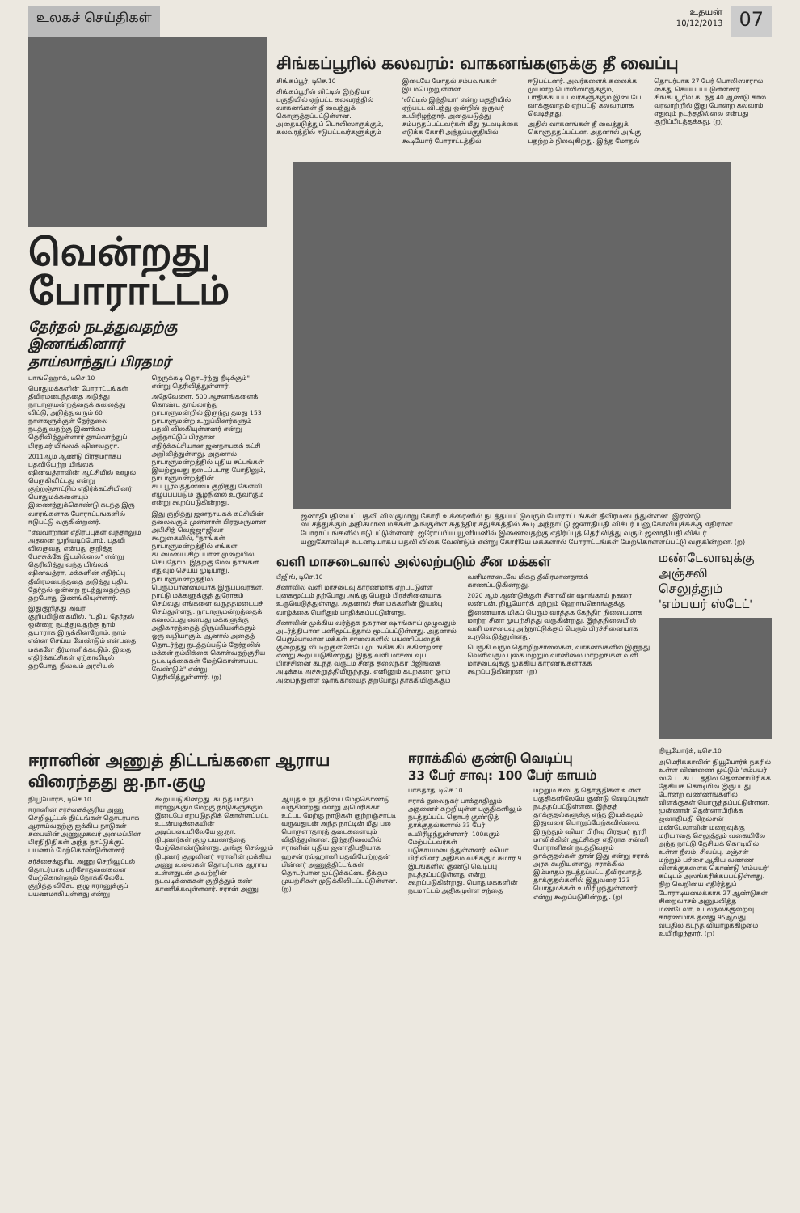உலகச் செய்திகள்
உதயன்
10/12/2013
07
வென்றது
போராட்டம்
தேர்தல் நடத்துவதற்கு
இணங்கினார்
தாய்லாந்துப் பிரதமர்
பாங்ஹொக், டிசெ.10
பொதுமக்களின் போராட்டங்கள் தீவிரமடைந்ததை அடுத்து நாடாளுமன்றத்தைக் கலைத்து விட்டு, அடுத்துவரும் 60 நாள்களுக்குள் தேர்தலை நடத்துவதற்கு இணக்கம் தெரிவித்துள்ளார் தாய்லாந்துப் பிரதமர் யிங்லக் ஷினவத்ரா.
2011ஆம் ஆண்டு பிரதமராகப் பதவியேற்ற யிங்லக் ஷினவத்ராவின் ஆட்சியில் ஊழல் பெருகிவிட்டது என்று குற்றஞ்சாட்டும் எதிர்க்கட்சியினர் பொதுமக்களையும் இணைத்துக்கொண்டு கடந்த இரு வாரங்களாக போராட்டங்களில் ஈடுபட்டு வருகின்றனர்.
"எவ்வாறான எதிர்ப்புகள் வந்தாலும் அதனை முறியடிப்போம். பதவி விலகுவது என்பது குறித்த பேச்சுக்கே இடமில்லை" என்று தெரிவித்து வந்த யிங்லக் ஷினவத்ரா, மக்களின் எதிர்ப்பு தீவிரமடைந்ததை அடுத்து புதிய தேர்தல் ஒன்றை நடத்துவதற்குத் தற்போது இணங்கியுள்ளார்.
இதுகுறித்து அவர் குறிப்பிடுகையில், "புதிய தேர்தல் ஒன்றை நடத்துவதற்கு நாம் தயாராக இருக்கின்றோம். நாம் என்ன செய்ய வேண்டும் என்பதை மக்களே தீர்மானிக்கட்டும். இதை எதிர்க்கட்சிகள் ஏற்காவிடில் தற்போது நிலவும் அரசியல் நெருக்கடி தொடர்ந்து நீடிக்கும்" என்று தெரிவித்துள்ளார்.
அதேவேளை, 500 ஆசனங்களைக் கொண்ட தாய்லாந்து நாடாளுமன்றில் இருந்து தமது 153 நாடாளுமன்ற உறுப்பினர்களும் பதவி விலகியுள்ளனர் என்று அந்நாட்டுப் பிரதான எதிர்க்கட்சியான ஜனநாயகக் கட்சி அறிவித்துள்ளது. அதனால் நாடாளுமன்றத்தில் புதிய சட்டங்கள் இயற்றுவது தடைப்படாத போதிலும், நாடாளுமன்றத்தின் சட்டபூர்வத்தன்மை குறித்து கேள்வி எழுப்பப்படும் சூழ்நிலை உருவாகும் என்று கூறப்படுகின்றது.
இது குறித்து ஜனநாயகக் கட்சியின் தலைவரும் முன்னாள் பிரதமருமான அபிசித் வெஜ்ஜாஜிவா கூறுகையில், "நாங்கள் நாடாளுமன்றத்தில் எங்கள் கடமையை சிறப்பான முறையில் செய்தோம். இதற்கு மேல் நாங்கள் எதுவும் செய்ய முடியாது. நாடாளுமன்றத்தில் பெரும்பான்மையாக இருப்பவர்கள், நாட்டு மக்களுக்குத் துரோகம் செய்வது எங்களை வருத்தமடையச் செய்துள்ளது. நாடாளுமன்றத்தைக் கலைப்பது என்பது மக்களுக்கு அதிகாரத்தைத் திருப்பியளிக்கும் ஒரு வழியாகும். ஆனால் அதைத் தொடர்ந்து நடத்தப்படும் தேர்தலில் மக்கள் நம்பிக்கை கொள்வதற்குரிய நடவடிக்கைகள் மேற்கொள்ளப்பட வேண்டும்" என்று தெரிவித்துள்ளார். (ற)
சிங்கப்பூரில் கலவரம்: வாகனங்களுக்கு தீ வைப்பு
சிங்கப்பூர், டிசெ.10
சிங்கப்பூரில் லிட்டில் இந்தியா பகுதியில் ஏற்பட்ட கலவரத்தில் வாகனங்கள் தீ வைத்துக் கொளுத்தப்பட்டுள்ளன. அதையடுத்துப் பொலிஸாருக்கும், கலவரத்தில் ஈடுபட்டவர்களுக்கும் இடையே மோதல் சம்பவங்கள் இடம்பெற்றுள்ளன.
'லிட்டில் இந்தியா' என்ற பகுதியில் ஏற்பட்ட விபத்து ஒன்றில் ஒருவர் உயிரிழந்தார். அதையடுத்து சம்பந்தப்பட்டவர்கள் மீது நடவடிக்கை எடுக்க கோரி அந்தப்பகுதியில் கூடியோர் போராட்டத்தில் ஈடுபட்டனர். அவர்களைக் கலைக்க முயன்ற பொலிஸாருக்கும், பாதிக்கப்பட்டவர்களுக்கும் இடையே வாக்குவாதம் ஏற்பட்டு கலவரமாக வெடித்தது.
அதில் வாகனங்கள் தீ வைத்துக் கொளுத்தப்பட்டன. அதனால் அங்கு பதற்றம் நிலவுகிறது. இந்த மோதல் தொடர்பாக 27 பேர் பொலிஸாரால் கைது செய்யப்பட்டுள்ளனர். சிங்கப்பூரில் கடந்த 40 ஆண்டு கால வரலாற்றில் இது போன்ற கலவரம் எதுவும் நடந்ததில்லை என்பது குறிப்பிடத்தக்கது. (ற)
ஜனாதிபதியைப் பதவி விலகுமாறு கோரி உக்ரைனில் நடத்தப்பட்டுவரும் போராட்டங்கள் தீவிரமடைந்துள்ளன. இரண்டு லட்சத்துக்கும் அதிகமான மக்கள் அங்குள்ள சுதந்திர சதுக்கத்தில் கூடி அந்நாட்டு ஜனாதிபதி விக்டர் யனுகோவியுச்சுக்கு எதிரான போராட்டங்களில் ஈடுபட்டுள்ளனர். ஐரோப்பிய யூனியனில் இணைவதற்கு எதிர்ப்புத் தெரிவித்து வரும் ஜனாதிபதி விக்டர் யனுகோவியுச் உடனடியாகப் பதவி விலக வேண்டும் என்று கோரியே மக்களால் போராட்டங்கள் மேற்கொள்ளப்பட்டு வருகின்றன. (ற)
வளி மாசடைவால் அல்லற்படும் சீன மக்கள்
பீஜிங், டிசெ.10
சீனாவில் வளி மாசடைவு காரணமாக ஏற்பட்டுள்ள புகைமூட்டம் தற்போது அங்கு பெரும் பிரச்சினையாக உருவெடுத்துள்ளது. அதனால் சீன மக்களின் இயல்பு வாழ்க்கை பெரிதும் பாதிக்கப்பட்டுள்ளது.
சீனாவின் முக்கிய வர்த்தக நகரான ஷாங்காய் முழுவதும் அடர்த்தியான பனிமூட்டத்தால் மூடப்பட்டுள்ளது. அதனால் பெரும்பாலான மக்கள் சாலைகளில் பயணிப்பதைக் குறைத்து வீட்டிற்குள்ளேயே முடங்கிக் கிடக்கின்றனர் என்று கூறப்படுகின்றது. இந்த வளி மாசடைவுப் பிரச்சினை கடந்த வருடம் சீனத் தலைநகர் பீஜிங்கை அடிக்கடி அச்சுறுத்தியிருந்தது. எனினும் கடற்கரை ஓரம் அமைந்துள்ள ஷாங்காயைத் தற்போது தாக்கியிருக்கும் வளிமாசடைவே மிகத் தீவிரமானதாகக் காணப்படுகின்றது.
2020 ஆம் ஆண்டுக்குள் சீனாவின் ஷாங்காய் நகரை லண்டன், நியூயோர்க் மற்றும் ஹொங்கொங்குக்கு இணையாக மிகப் பெரும் வர்த்தக கேந்திர நிலையமாக மாற்ற சீனா முயற்சித்து வருகின்றது. இந்தநிலையில் வளி மாசடைவு அந்நாட்டுக்குப் பெரும் பிரச்சினையாக உருவெடுத்துள்ளது.
பெருகி வரும் தொழிற்சாலைகள், வாகனங்களில் இருந்து வெளிவரும் புகை மற்றும் வானிலை மாற்றங்கள் வளி மாசடைவுக்கு முக்கிய காரணங்களாகக் கூறப்படுகின்றன. (ற)
மண்டேலாவுக்கு அஞ்சலி செலுத்தும் 'எம்பயர் ஸ்டேட்'
ஈரானின் அணுத் திட்டங்களை ஆராய விரைந்தது ஐ.நா.குழு
நியூயோர்க், டிசெ.10
ஈரானின் சர்ச்சைக்குரிய அணு செறிவூட்டல் திட்டங்கள் தொடர்பாக ஆராய்வதற்கு ஐக்கிய நாடுகள் சபையின் அணுமுகவர் அமைப்பின் பிரதிநிதிகள் அந்த நாட்டுக்குப் பயணம் மேற்கொண்டுள்ளனர்.
சர்ச்சைக்குரிய அணு செறிவூட்டல் தொடர்பாக பரிசோதனைகளை மேற்கொள்ளும் நோக்கிலேயே குறித்த விசேட குழு ஈரானுக்குப் பயணமாகியுள்ளது என்று கூறப்படுகின்றது. கடந்த மாதம் ஈரானுக்கும் மேற்கு நாடுகளுக்கும் இடையே ஏற்படுத்திக் கொள்ளப்பட்ட உடன்படிக்கையின் அடிப்படையிலேயே ஐ.நா. நிபுணர்கள் குழு பயணத்தை மேற்கொண்டுள்ளது. அங்கு செல்லும் நிபுணர் குழுவினர் ஈரானின் முக்கிய அணு உலைகள் தொடர்பாக ஆராய உள்ளதுடன் அவற்றின் நடவடிக்கைகள் குறித்தும் கண் காணிக்கவுள்ளனர். ஈரான் அணு ஆயுத உற்பத்தியை மேற்கொண்டு வருகின்றது என்று அமெரிக்கா உட்பட மேற்கு நாடுகள் குற்றஞ்சாட்டி வருவதுடன் அந்த நாட்டின் மீது பல பொருளாதாரத் தடைகளையும் விதித்துள்ளன. இந்தநிலையில் ஈரானின் புதிய ஜனாதிபதியாக ஹசன் ரவ்ஹானி பதவியேற்றதன் பின்னர் அணுத்திட்டங்கள் தொடர்பான முட்டுக்கட்டை நீக்கும் முயற்சிகள் முடுக்கிவிடப்பட்டுள்ளன. (ற)
ஈராக்கில் குண்டு வெடிப்பு
33 பேர் சாவு: 100 பேர் காயம்
பாக்தாத், டிசெ.10
ஈராக் தலைநகர் பாக்தாதிலும் அதனைச் சுற்றியுள்ள பகுதிகளிலும் நடத்தப்பட்ட தொடர் குண்டுத் தாக்குதல்களால் 33 பேர் உயிரிழந்துள்ளனர். 100க்கும் மேற்பட்டவர்கள் படுகாயமடைந்துள்ளனர். ஷியா பிரிவினர் அதிகம் வசிக்கும் சுமார் 9 இடங்களில் குண்டு வெடிப்பு நடத்தப்பட்டுள்ளது என்று கூறப்படுகின்றது. பொதுமக்களின் நடமாட்டம் அதிகமுள்ள சந்தை மற்றும் கடைத் தொகுதிகள் உள்ள பகுதிகளிலேயே குண்டு வெடிப்புகள் நடத்தப்பட்டுள்ளன. இந்தத் தாக்குதல்களுக்கு எந்த இயக்கமும் இதுவரை பொறுப்பேற்கவில்லை. இருந்தும் ஷியா பிரிவு பிரதமர் நூரி மாலிக்கின் ஆட்சிக்கு எதிராக சன்னி போராளிகள் நடத்திவரும் தாக்குதல்கள் தான் இது என்று ஈராக் அரசு கூறியுள்ளது. ஈராக்கில் இம்மாதம் நடத்தப்பட்ட தீவிரவாதத் தாக்குதல்களில் இதுவரை 123 பொதுமக்கள் உயிரிழந்துள்ளனர் என்று கூறப்படுகின்றது. (ற)
நியூயோர்க், டிசெ.10
அமெரிக்காவின் நியூயோர்க் நகரில் உள்ள விண்ணை முட்டும் 'எம்பயர் ஸ்டேட்' கட்டடத்தில் தென்னாபிரிக்க தேசியக் கொடியில் இருப்பது போன்ற வண்ணங்களில் விளக்குகள் பொருத்தப்பட்டுள்ளன. முன்னாள் தென்னாபிரிக்க ஜனாதிபதி நெல்சன் மண்டேலாவின் மறைவுக்கு மரியாதை செலுத்தும் வகையிலே அந்த நாட்டு தேசியக் கொடியில் உள்ள நீலம், சிவப்பு, மஞ்சள் மற்றும் பச்சை ஆகிய வண்ண விளக்குகளைக் கொண்டு 'எம்பயர்' கட்டிடம் அலங்கரிக்கப்பட்டுள்ளது. நிற வெறியை எதிர்த்துப் போராடியமைக்காக 27 ஆண்டுகள் சிறைவாசம் அனுபவித்த மண்டேலா, உடல்நலக்குறைவு காரணமாக தனது 95ஆவது வயதில் கடந்த வியாழக்கிழமை உயிரிழந்தார். (ற)